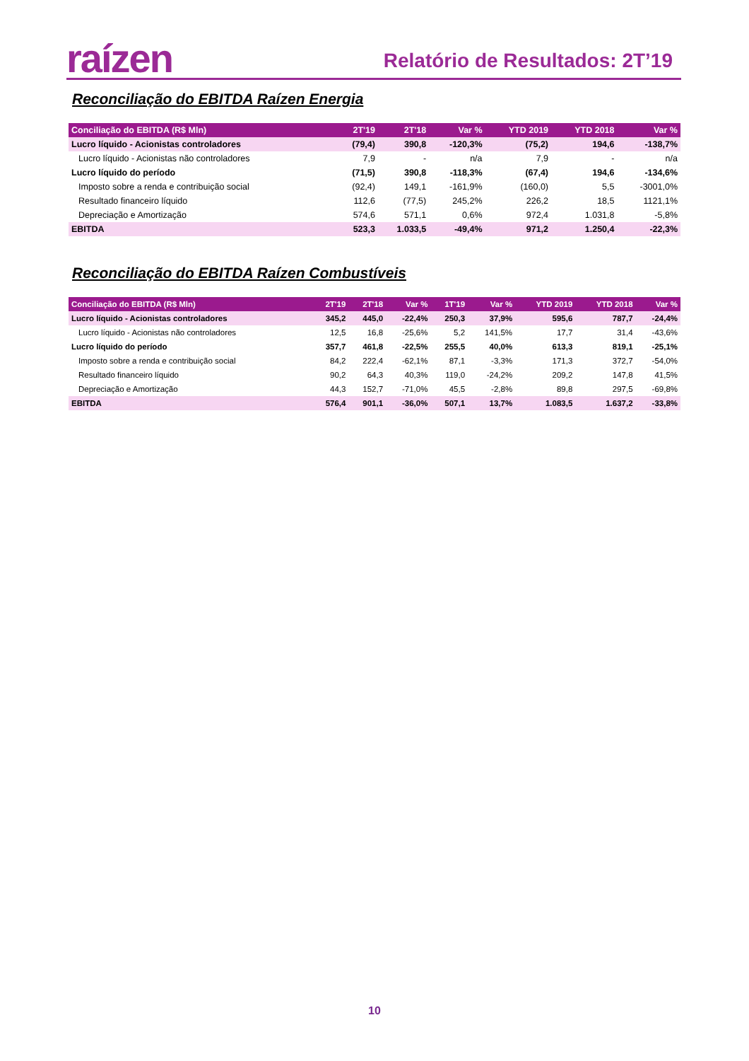raízen Relatório de Resultados: 2T’19
Reconciliação do EBITDA Raízen Energia
| Conciliação do EBITDA (R$ Mln) | 2T'19 | 2T'18 | Var % | YTD 2019 | YTD 2018 | Var % |
| --- | --- | --- | --- | --- | --- | --- |
| Lucro líquido - Acionistas controladores | (79,4) | 390,8 | -120,3% | (75,2) | 194,6 | -138,7% |
| Lucro líquido - Acionistas não controladores | 7,9 | - | n/a | 7,9 | - | n/a |
| Lucro líquido do período | (71,5) | 390,8 | -118,3% | (67,4) | 194,6 | -134,6% |
| Imposto sobre a renda e contribuição social | (92,4) | 149,1 | -161,9% | (160,0) | 5,5 | -3001,0% |
| Resultado financeiro líquido | 112,6 | (77,5) | 245,2% | 226,2 | 18,5 | 1121,1% |
| Depreciação e Amortização | 574,6 | 571,1 | 0,6% | 972,4 | 1.031,8 | -5,8% |
| EBITDA | 523,3 | 1.033,5 | -49,4% | 971,2 | 1.250,4 | -22,3% |
Reconciliação do EBITDA Raízen Combustíveis
| Conciliação do EBITDA (R$ Mln) | 2T'19 | 2T'18 | Var % | 1T'19 | Var % | YTD 2019 | YTD 2018 | Var % |
| --- | --- | --- | --- | --- | --- | --- | --- | --- |
| Lucro líquido - Acionistas controladores | 345,2 | 445,0 | -22,4% | 250,3 | 37,9% | 595,6 | 787,7 | -24,4% |
| Lucro líquido - Acionistas não controladores | 12,5 | 16,8 | -25,6% | 5,2 | 141,5% | 17,7 | 31,4 | -43,6% |
| Lucro líquido do período | 357,7 | 461,8 | -22,5% | 255,5 | 40,0% | 613,3 | 819,1 | -25,1% |
| Imposto sobre a renda e contribuição social | 84,2 | 222,4 | -62,1% | 87,1 | -3,3% | 171,3 | 372,7 | -54,0% |
| Resultado financeiro líquido | 90,2 | 64,3 | 40,3% | 119,0 | -24,2% | 209,2 | 147,8 | 41,5% |
| Depreciação e Amortização | 44,3 | 152,7 | -71,0% | 45,5 | -2,8% | 89,8 | 297,5 | -69,8% |
| EBITDA | 576,4 | 901,1 | -36,0% | 507,1 | 13,7% | 1.083,5 | 1.637,2 | -33,8% |
10